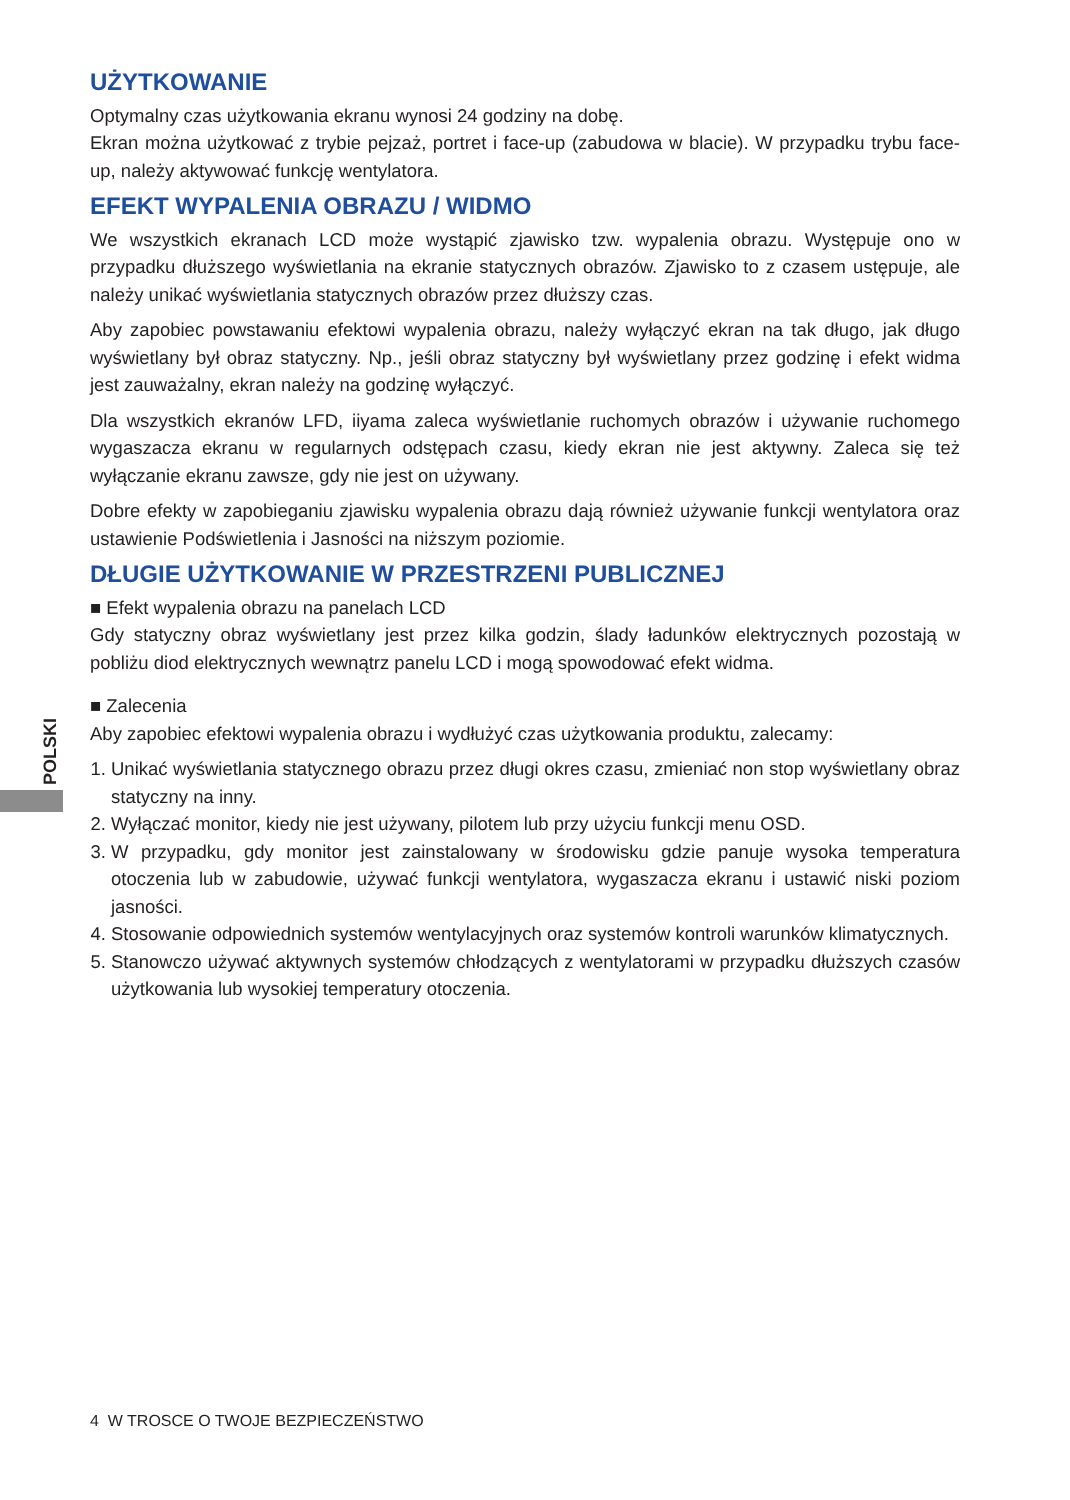POLSKI
UŻYTKOWANIE
Optymalny czas użytkowania ekranu wynosi 24 godziny na dobę.
Ekran można użytkować z trybie pejzaż, portret i face-up (zabudowa w blacie). W przypadku trybu face-up, należy aktywować funkcję wentylatora.
EFEKT WYPALENIA OBRAZU / WIDMO
We wszystkich ekranach LCD może wystąpić zjawisko tzw. wypalenia obrazu. Występuje ono w przypadku dłuższego wyświetlania na ekranie statycznych obrazów. Zjawisko to z czasem ustępuje, ale należy unikać wyświetlania statycznych obrazów przez dłuższy czas.
Aby zapobiec powstawaniu efektowi wypalenia obrazu, należy wyłączyć ekran na tak długo, jak długo wyświetlany był obraz statyczny. Np., jeśli obraz statyczny był wyświetlany przez godzinę i efekt widma jest zauważalny, ekran należy na godzinę wyłączyć.
Dla wszystkich ekranów LFD, iiyama zaleca wyświetlanie ruchomych obrazów i używanie ruchomego wygaszacza ekranu w regularnych odstępach czasu, kiedy ekran nie jest aktywny. Zaleca się też wyłączanie ekranu zawsze, gdy nie jest on używany.
Dobre efekty w zapobieganiu zjawisku wypalenia obrazu dają również używanie funkcji wentylatora oraz ustawienie Podświetlenia i Jasności na niższym poziomie.
DŁUGIE UŻYTKOWANIE W PRZESTRZENI PUBLICZNEJ
■ Efekt wypalenia obrazu na panelach LCD
Gdy statyczny obraz wyświetlany jest przez kilka godzin, ślady ładunków elektrycznych pozostają w pobliżu diod elektrycznych wewnątrz panelu LCD i mogą spowodować efekt widma.
■ Zalecenia
Aby zapobiec efektowi wypalenia obrazu i wydłużyć czas użytkowania produktu, zalecamy:
1. Unikać wyświetlania statycznego obrazu przez długi okres czasu, zmieniać non stop wyświetlany obraz statyczny na inny.
2. Wyłączać monitor, kiedy nie jest używany, pilotem lub przy użyciu funkcji menu OSD.
3. W przypadku, gdy monitor jest zainstalowany w środowisku gdzie panuje wysoka temperatura otoczenia lub w zabudowie, używać funkcji wentylatora, wygaszacza ekranu i ustawić niski poziom jasności.
4. Stosowanie odpowiednich systemów wentylacyjnych oraz systemów kontroli warunków klimatycznych.
5. Stanowczo używać aktywnych systemów chłodzących z wentylatorami w przypadku dłuższych czasów użytkowania lub wysokiej temperatury otoczenia.
4 W TROSCE O TWOJE BEZPIECZEŃSTWO